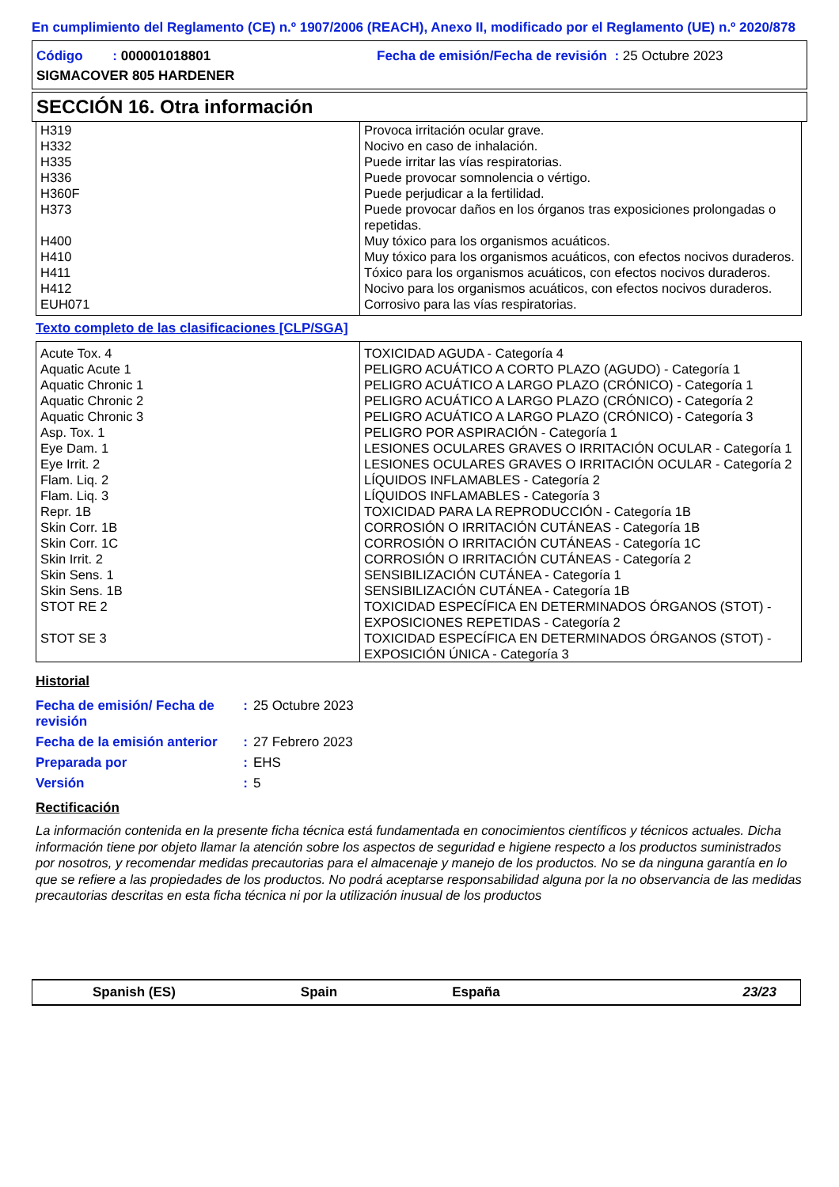En cumplimiento del Reglamento (CE) n.º 1907/2006 (REACH), Anexo II, modificado por el Reglamento (UE) n.º 2020/878
| Código : 000001018801 | Fecha de emisión/Fecha de revisión : 25 Octubre 2023 |
| SIGMACOVER 805 HARDENER | |
SECCIÓN 16. Otra información
| H319 | Provoca irritación ocular grave. |
| H332 | Nocivo en caso de inhalación. |
| H335 | Puede irritar las vías respiratorias. |
| H336 | Puede provocar somnolencia o vértigo. |
| H360F | Puede perjudicar a la fertilidad. |
| H373 | Puede provocar daños en los órganos tras exposiciones prolongadas o repetidas. |
| H400 | Muy tóxico para los organismos acuáticos. |
| H410 | Muy tóxico para los organismos acuáticos, con efectos nocivos duraderos. |
| H411 | Tóxico para los organismos acuáticos, con efectos nocivos duraderos. |
| H412 | Nocivo para los organismos acuáticos, con efectos nocivos duraderos. |
| EUH071 | Corrosivo para las vías respiratorias. |
Texto completo de las clasificaciones [CLP/SGA]
| Acute Tox. 4 | TOXICIDAD AGUDA - Categoría 4 |
| Aquatic Acute 1 | PELIGRO ACUÁTICO A CORTO PLAZO (AGUDO) - Categoría 1 |
| Aquatic Chronic 1 | PELIGRO ACUÁTICO A LARGO PLAZO (CRÓNICO) - Categoría 1 |
| Aquatic Chronic 2 | PELIGRO ACUÁTICO A LARGO PLAZO (CRÓNICO) - Categoría 2 |
| Aquatic Chronic 3 | PELIGRO ACUÁTICO A LARGO PLAZO (CRÓNICO) - Categoría 3 |
| Asp. Tox. 1 | PELIGRO POR ASPIRACIÓN - Categoría 1 |
| Eye Dam. 1 | LESIONES OCULARES GRAVES O IRRITACIÓN OCULAR - Categoría 1 |
| Eye Irrit. 2 | LESIONES OCULARES GRAVES O IRRITACIÓN OCULAR - Categoría 2 |
| Flam. Liq. 2 | LÍQUIDOS INFLAMABLES - Categoría 2 |
| Flam. Liq. 3 | LÍQUIDOS INFLAMABLES - Categoría 3 |
| Repr. 1B | TOXICIDAD PARA LA REPRODUCCIÓN - Categoría 1B |
| Skin Corr. 1B | CORROSIÓN O IRRITACIÓN CUTÁNEAS - Categoría 1B |
| Skin Corr. 1C | CORROSIÓN O IRRITACIÓN CUTÁNEAS - Categoría 1C |
| Skin Irrit. 2 | CORROSIÓN O IRRITACIÓN CUTÁNEAS - Categoría 2 |
| Skin Sens. 1 | SENSIBILIZACIÓN CUTÁNEA - Categoría 1 |
| Skin Sens. 1B | SENSIBILIZACIÓN CUTÁNEA - Categoría 1B |
| STOT RE 2 | TOXICIDAD ESPECÍFICA EN DETERMINADOS ÓRGANOS (STOT) - EXPOSICIONES REPETIDAS - Categoría 2 |
| STOT SE 3 | TOXICIDAD ESPECÍFICA EN DETERMINADOS ÓRGANOS (STOT) - EXPOSICIÓN ÚNICA - Categoría 3 |
Historial
| Fecha de emisión/ Fecha de revisión | : | 25 Octubre 2023 |
| Fecha de la emisión anterior | : | 27 Febrero 2023 |
| Preparada por | : | EHS |
| Versión | : | 5 |
Rectificación
La información contenida en la presente ficha técnica está fundamentada en conocimientos científicos y técnicos actuales. Dicha información tiene por objeto llamar la atención sobre los aspectos de seguridad e higiene respecto a los productos suministrados por nosotros, y recomendar medidas precautorias para el almacenaje y manejo de los productos. No se da ninguna garantía en lo que se refiere a las propiedades de los productos. No podrá aceptarse responsabilidad alguna por la no observancia de las medidas precautorias descritas en esta ficha técnica ni por la utilización inusual de los productos
Spanish (ES) Spain España 23/23